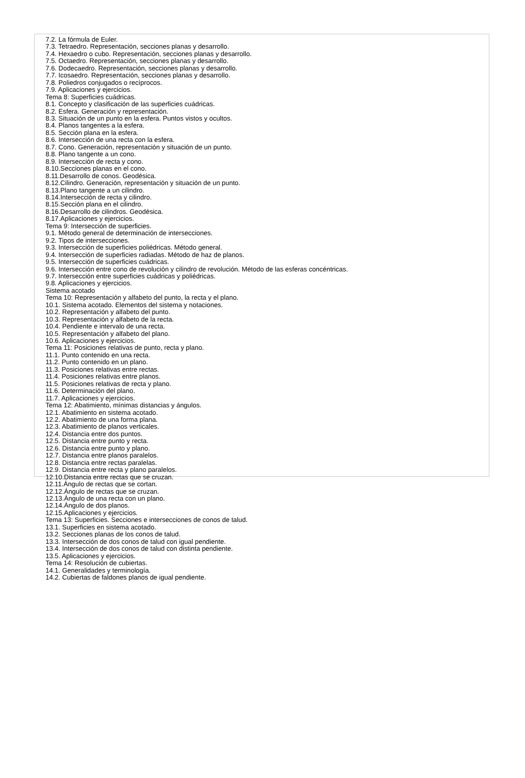7.2. La fórmula de Euler.
7.3. Tetraedro. Representación, secciones planas y desarrollo.
7.4. Hexaedro o cubo. Representación, secciones planas y desarrollo.
7.5. Octaedro. Representación, secciones planas y desarrollo.
7.6. Dodecaedro. Representación, secciones planas y desarrollo.
7.7. Icosaedro. Representación, secciones planas y desarrollo.
7.8. Poliedros conjugados o recíprocos.
7.9. Aplicaciones y ejercicios.
Tema 8: Superficies cuádricas.
8.1. Concepto y clasificación de las superficies cuádricas.
8.2. Esfera. Generación y representación.
8.3. Situación de un punto en la esfera. Puntos vistos y ocultos.
8.4. Planos tangentes a la esfera.
8.5. Sección plana en la esfera.
8.6. Intersección de una recta con la esfera.
8.7. Cono. Generación, representación y situación de un punto.
8.8. Plano tangente a un cono.
8.9. Intersección de recta y cono.
8.10.Secciones planas en el cono.
8.11.Desarrollo de conos. Geodésica.
8.12.Cilindro. Generación, representación y situación de un punto.
8.13.Plano tangente a un cilindro.
8.14.Intersección de recta y cilindro.
8.15.Sección plana en el cilindro.
8.16.Desarrollo de cilindros. Geodésica.
8.17.Aplicaciones y ejercicios.
Tema 9: Intersección de superficies.
9.1. Método general de determinación de intersecciones.
9.2. Tipos de intersecciones.
9.3. Intersección de superficies poliédricas. Método general.
9.4. Intersección de superficies radiadas. Método de haz de planos.
9.5. Intersección de superficies cuádricas.
9.6. Intersección entre cono de revolución y cilindro de revolución. Método de las esferas concéntricas.
9.7. Intersección entre superficies cuádricas y poliédricas.
9.8. Aplicaciones y ejercicios.
Sistema acotado
Tema 10: Representación y alfabeto del punto, la recta y el plano.
10.1. Sistema acotado. Elementos del sistema y notaciones.
10.2. Representación y alfabeto del punto.
10.3. Representación y alfabeto de la recta.
10.4. Pendiente e intervalo de una recta.
10.5. Representación y alfabeto del plano.
10.6. Aplicaciones y ejercicios.
Tema 11: Posiciones relativas de punto, recta y plano.
11.1. Punto contenido en una recta.
11.2. Punto contenido en un plano.
11.3. Posiciones relativas entre rectas.
11.4. Posiciones relativas entre planos.
11.5. Posiciones relativas de recta y plano.
11.6. Determinación del plano.
11.7. Aplicaciones y ejercicios.
Tema 12: Abatimiento, mínimas distancias y ángulos.
12.1. Abatimiento en sistema acotado.
12.2. Abatimiento de una forma plana.
12.3. Abatimiento de planos verticales.
12.4. Distancia entre dos puntos.
12.5. Distancia entre punto y recta.
12.6. Distancia entre punto y plano.
12.7. Distancia entre planos paralelos.
12.8. Distancia entre rectas paralelas.
12.9. Distancia entre recta y plano paralelos.
12.10.Distancia entre rectas que se cruzan.
12.11.Ángulo de rectas que se cortan.
12.12.Ángulo de rectas que se cruzan.
12.13.Ángulo de una recta con un plano.
12.14.Ángulo de dos planos.
12.15.Aplicaciones y ejercicios.
Tema 13: Superficies. Secciones e intersecciones de conos de talud.
13.1. Superficies en sistema acotado.
13.2. Secciones planas de los conos de talud.
13.3. Intersección de dos conos de talud con igual pendiente.
13.4. Intersección de dos conos de talud con distinta pendiente.
13.5. Aplicaciones y ejercicios.
Tema 14: Resolución de cubiertas.
14.1. Generalidades y terminología.
14.2. Cubiertas de faldones planos de igual pendiente.